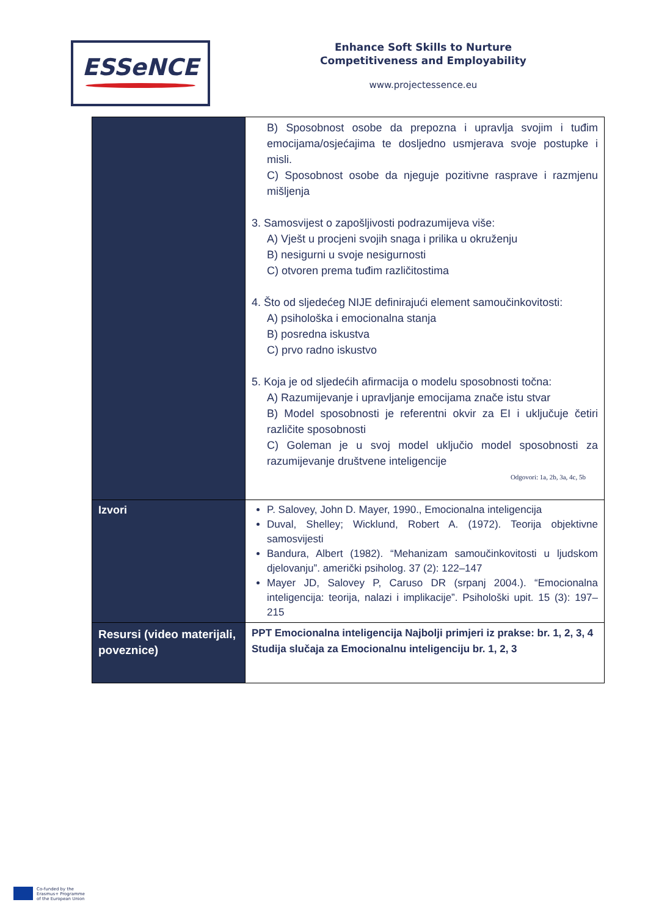ESSeNCE
Enhance Soft Skills to Nurture
Competitiveness and Employability
www.projectessence.eu
| | B) Sposobnost osobe da prepozna i upravlja svojim i tuđim emocijama/osjećajima te dosljedno usmjerava svoje postupke i misli. C) Sposobnost osobe da njeguje pozitivne rasprave i razmjenu mišljenja 3. Samosvijest o zapošljivosti podrazumijeva više: A) Vješt u procjeni svojih snaga i prilika u okruženju B) nesigurni u svoje nesigurnosti C) otvoren prema tuđim različitostima 4. Što od sljedećeg NIJE definirajući element samoučinkovitosti: A) psihološka i emocionalna stanja B) posredna iskustva C) prvo radno iskustvo 5. Koja je od sljedećih afirmacija o modelu sposobnosti točna: A) Razumijevanje i upravljanje emocijama znače istu stvar B) Model sposobnosti je referentni okvir za EI i uključuje četiri različite sposobnosti C) Goleman je u svoj model uključio model sposobnosti za razumijevanje društvene inteligencije Odgovori: 1a, 2b, 3a, 4c, 5b |
| Izvori | P. Salovey, John D. Mayer, 1990., Emocionalna inteligencija Duval, Shelley; Wicklund, Robert A. (1972). Teorija objektivne samosvijesti Bandura, Albert (1982). “Mehanizam samoučinkovitosti u ljudskom djelovanju”. američki psiholog. 37 (2): 122–147 Mayer JD, Salovey P, Caruso DR (srpanj 2004.). “Emocionalna inteligencija: teorija, nalazi i implikacije”. Psihološki upit. 15 (3): 197–215 |
| Resursi (video materijali, poveznice) | PPT Emocionalna inteligencija Najbolji primjeri iz prakse: br. 1, 2, 3, 4 Studija slučaja za Emocionalnu inteligenciju br. 1, 2, 3 |
Co-funded by the
Erasmus+ Programme
of the European Union